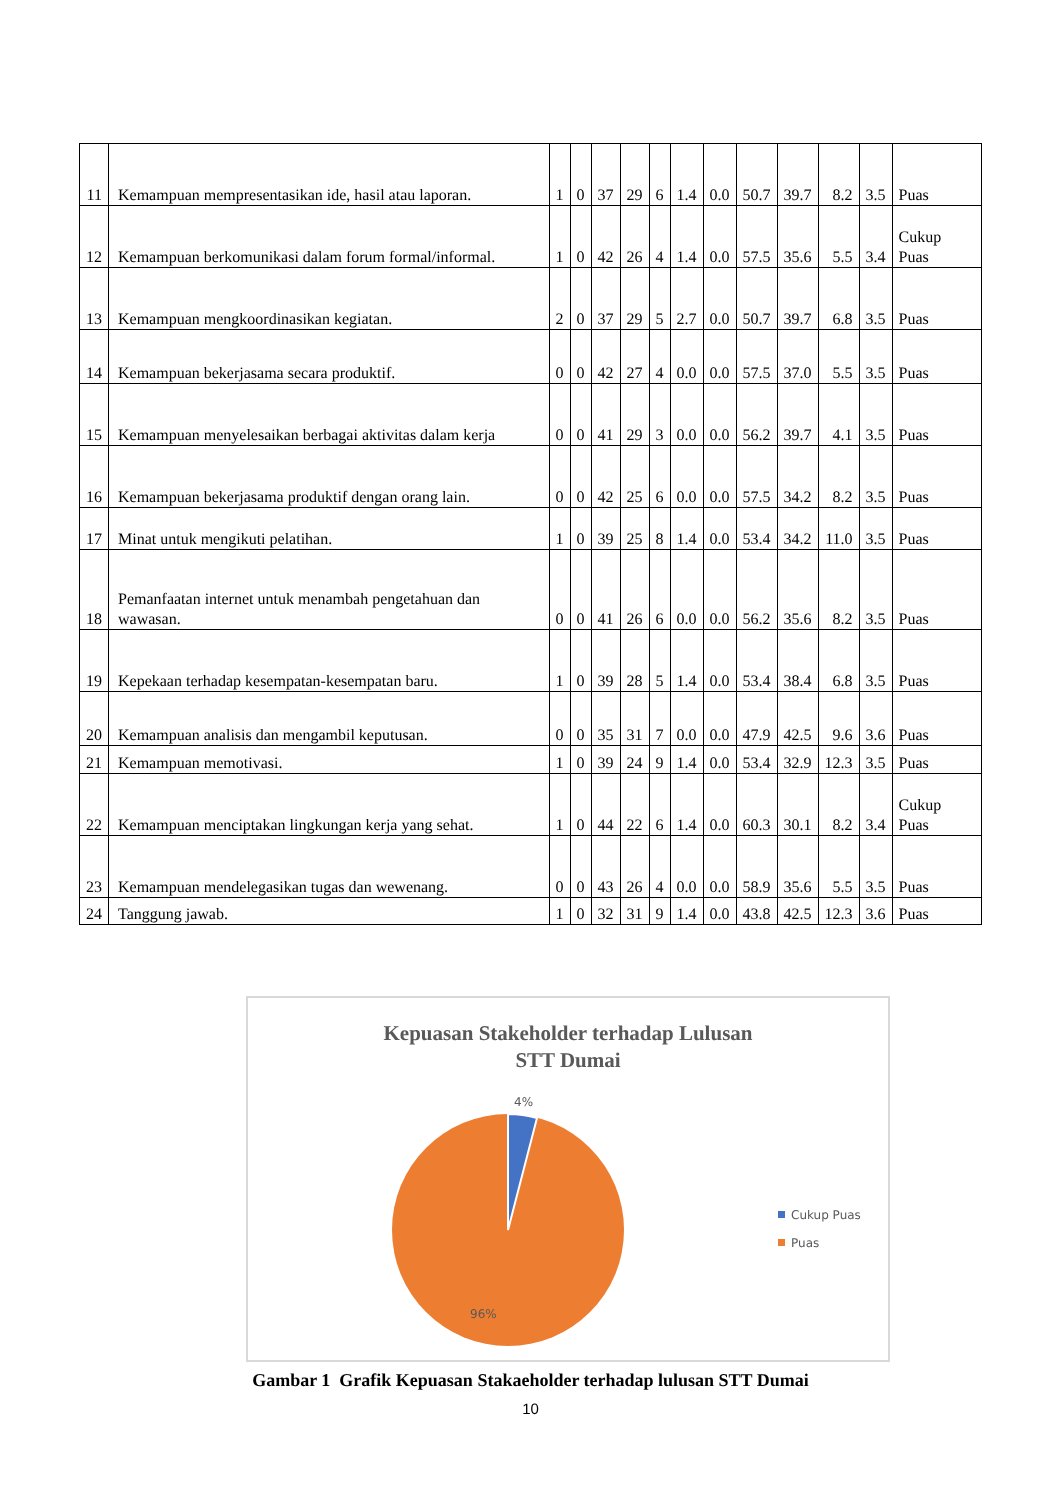| 11 | Kemampuan mempresentasikan ide, hasil atau laporan. | 1 | 0 | 37 | 29 | 6 | 1.4 | 0.0 | 50.7 | 39.7 | 8.2 | 3.5 | Puas |
| 12 | Kemampuan berkomunikasi dalam forum formal/informal. | 1 | 0 | 42 | 26 | 4 | 1.4 | 0.0 | 57.5 | 35.6 | 5.5 | 3.4 | Cukup Puas |
| 13 | Kemampuan mengkoordinasikan kegiatan. | 2 | 0 | 37 | 29 | 5 | 2.7 | 0.0 | 50.7 | 39.7 | 6.8 | 3.5 | Puas |
| 14 | Kemampuan bekerjasama secara produktif. | 0 | 0 | 42 | 27 | 4 | 0.0 | 0.0 | 57.5 | 37.0 | 5.5 | 3.5 | Puas |
| 15 | Kemampuan menyelesaikan berbagai aktivitas dalam kerja | 0 | 0 | 41 | 29 | 3 | 0.0 | 0.0 | 56.2 | 39.7 | 4.1 | 3.5 | Puas |
| 16 | Kemampuan bekerjasama produktif dengan orang lain. | 0 | 0 | 42 | 25 | 6 | 0.0 | 0.0 | 57.5 | 34.2 | 8.2 | 3.5 | Puas |
| 17 | Minat untuk mengikuti pelatihan. | 1 | 0 | 39 | 25 | 8 | 1.4 | 0.0 | 53.4 | 34.2 | 11.0 | 3.5 | Puas |
| 18 | Pemanfaatan internet untuk menambah pengetahuan dan wawasan. | 0 | 0 | 41 | 26 | 6 | 0.0 | 0.0 | 56.2 | 35.6 | 8.2 | 3.5 | Puas |
| 19 | Kepekaan terhadap kesempatan-kesempatan baru. | 1 | 0 | 39 | 28 | 5 | 1.4 | 0.0 | 53.4 | 38.4 | 6.8 | 3.5 | Puas |
| 20 | Kemampuan analisis dan mengambil keputusan. | 0 | 0 | 35 | 31 | 7 | 0.0 | 0.0 | 47.9 | 42.5 | 9.6 | 3.6 | Puas |
| 21 | Kemampuan memotivasi. | 1 | 0 | 39 | 24 | 9 | 1.4 | 0.0 | 53.4 | 32.9 | 12.3 | 3.5 | Puas |
| 22 | Kemampuan menciptakan lingkungan kerja yang sehat. | 1 | 0 | 44 | 22 | 6 | 1.4 | 0.0 | 60.3 | 30.1 | 8.2 | 3.4 | Cukup Puas |
| 23 | Kemampuan mendelegasikan tugas dan wewenang. | 0 | 0 | 43 | 26 | 4 | 0.0 | 0.0 | 58.9 | 35.6 | 5.5 | 3.5 | Puas |
| 24 | Tanggung jawab. | 1 | 0 | 32 | 31 | 9 | 1.4 | 0.0 | 43.8 | 42.5 | 12.3 | 3.6 | Puas |
Kepuasan Stakeholder terhadap Lulusan
STT Dumai
4%
96%
Cukup Puas
Puas
Gambar 1 Grafik Kepuasan Stakaeholder terhadap lulusan STT Dumai
10